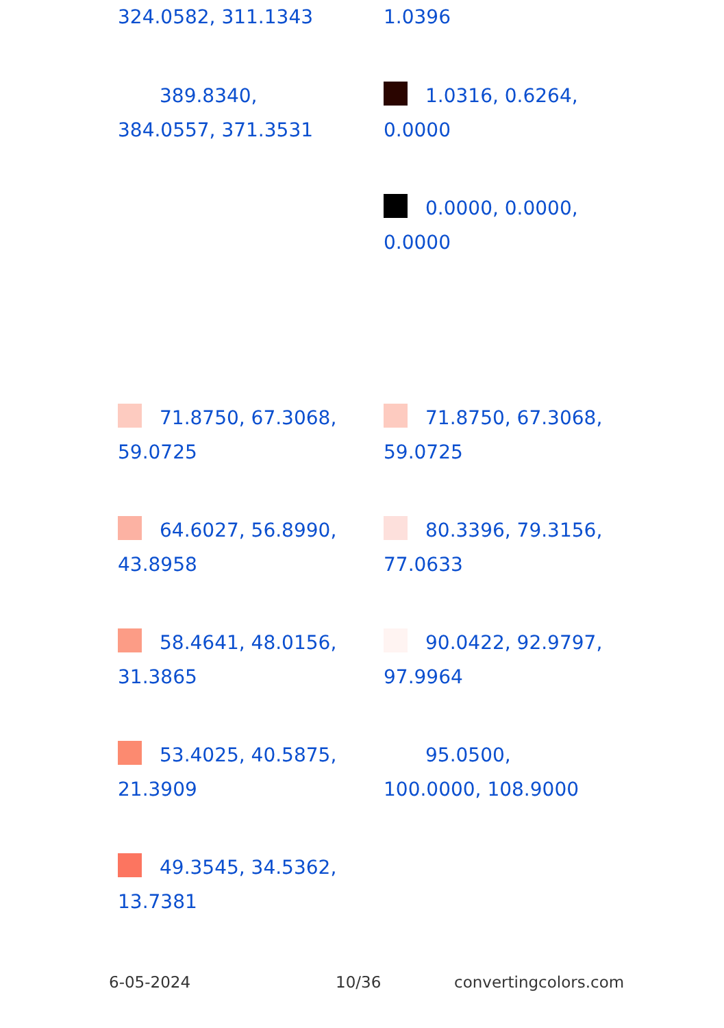324.0582, 311.1343 1.0396
389.8340, 384.0557, 371.3531
1.0316, 0.6264, 0.0000
0.0000, 0.0000, 0.0000
71.8750, 67.3068, 59.0725
71.8750, 67.3068, 59.0725
64.6027, 56.8990, 43.8958
80.3396, 79.3156, 77.0633
58.4641, 48.0156, 31.3865
90.0422, 92.9797, 97.9964
53.4025, 40.5875, 21.3909
95.0500, 100.0000, 108.9000
49.3545, 34.5362, 13.7381
6-05-2024 10/36 convertingcolors.com